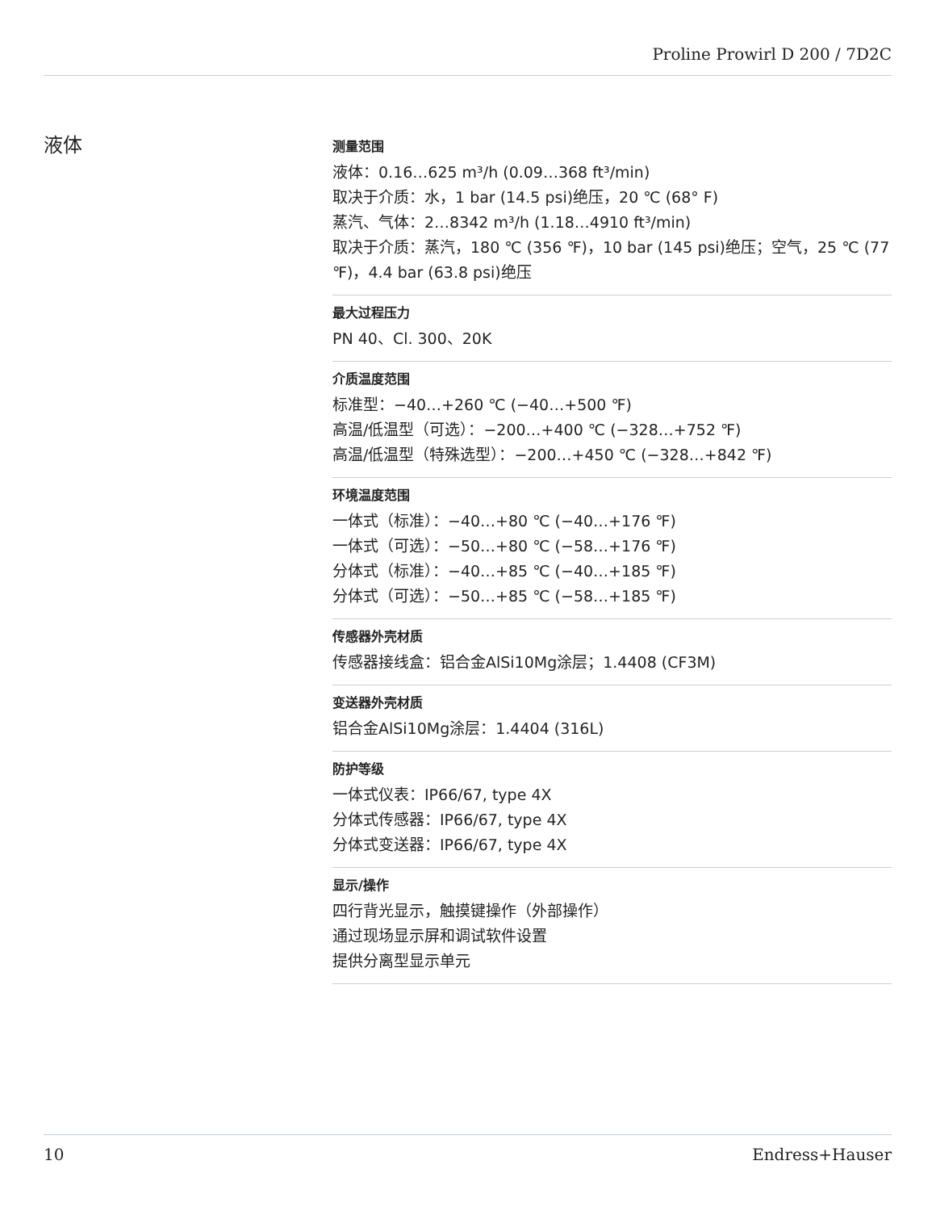Proline Prowirl D 200 / 7D2C
液体
测量范围
液体：0.16…625 m³/h (0.09…368 ft³/min)
取决于介质：水，1 bar (14.5 psi)绝压，20 ℃ (68° F)
蒸汽、气体：2…8342 m³/h (1.18…4910 ft³/min)
取决于介质：蒸汽，180 ℃ (356 ℉)，10 bar (145 psi)绝压；空气，25 ℃ (77 ℉)，4.4 bar (63.8 psi)绝压
最大过程压力
PN 40、Cl. 300、20K
介质温度范围
标准型：−40…+260 ℃ (−40…+500 ℉)
高温/低温型（可选）：−200…+400 ℃ (−328…+752 ℉)
高温/低温型（特殊选型）：−200…+450 ℃ (−328…+842 ℉)
环境温度范围
一体式（标准）：−40…+80 ℃ (−40…+176 ℉)
一体式（可选）：−50…+80 ℃ (−58…+176 ℉)
分体式（标准）：−40…+85 ℃ (−40…+185 ℉)
分体式（可选）：−50…+85 ℃ (−58…+185 ℉)
传感器外壳材质
传感器接线盒：铝合金AlSi10Mg涂层；1.4408 (CF3M)
变送器外壳材质
铝合金AlSi10Mg涂层：1.4404 (316L)
防护等级
一体式仪表：IP66/67, type 4X
分体式传感器：IP66/67, type 4X
分体式变送器：IP66/67, type 4X
显示/操作
四行背光显示，触摸键操作（外部操作）
通过现场显示屏和调试软件设置
提供分离型显示单元
10 Endress+Hauser